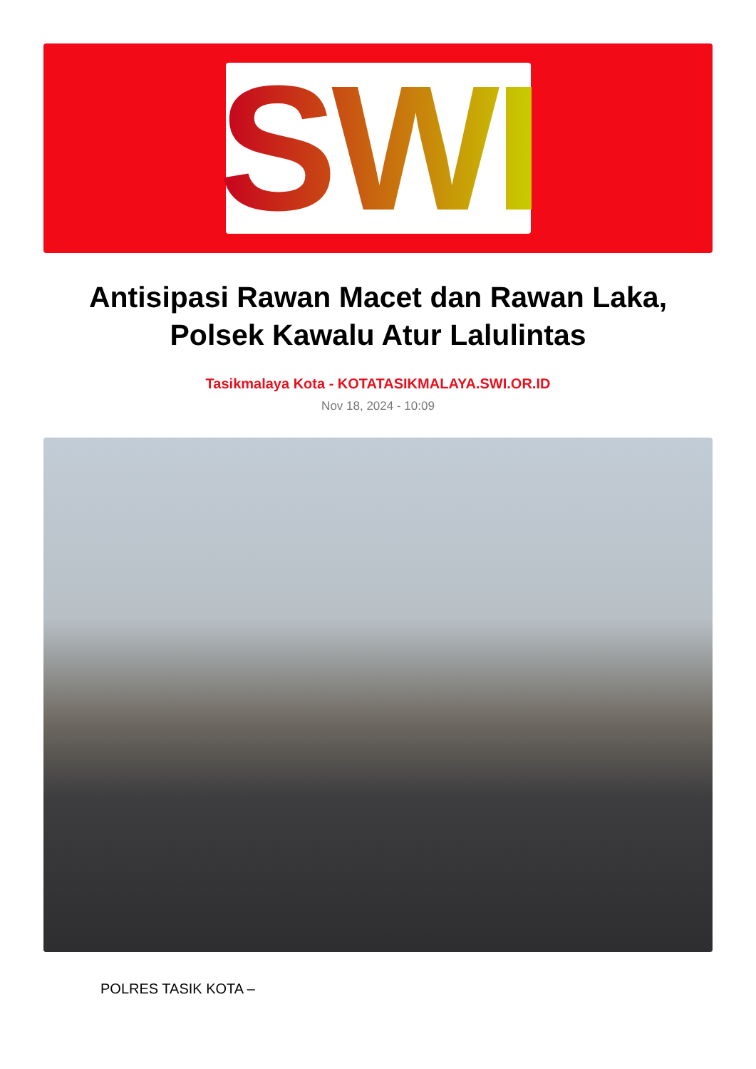SWI
Antisipasi Rawan Macet dan Rawan Laka, Polsek Kawalu Atur Lalulintas
Tasikmalaya Kota - KOTATASIKMALAYA.SWI.OR.ID
Nov 18, 2024 - 10:09
POLRES TASIK KOTA –